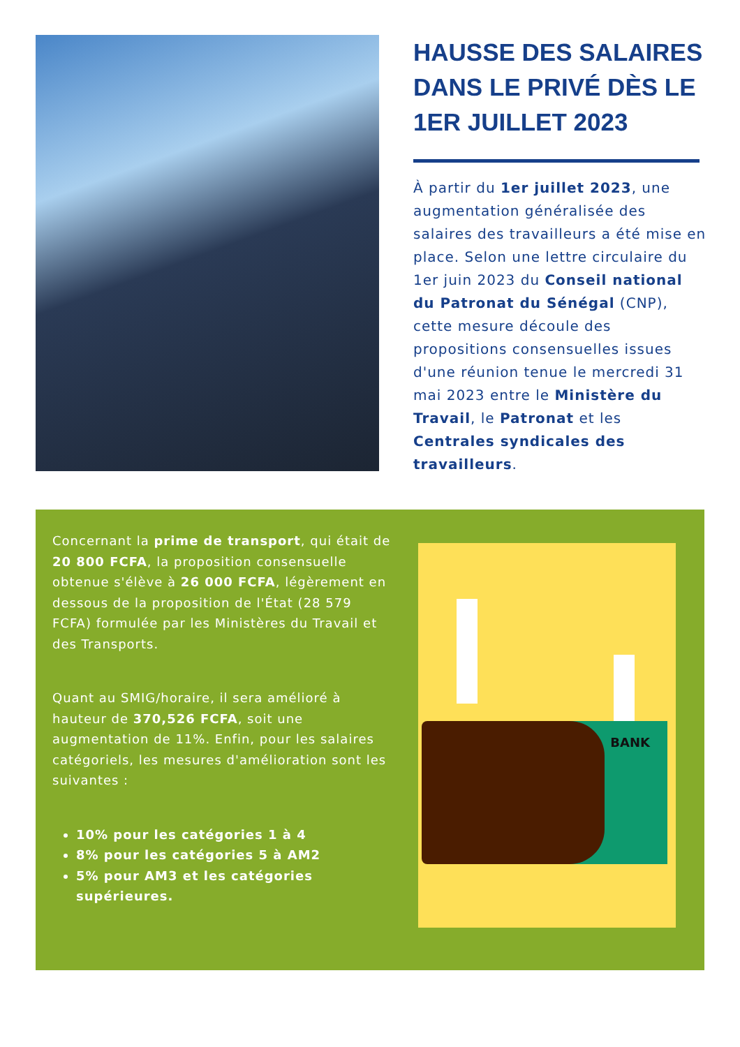HAUSSE DES SALAIRES DANS LE PRIVÉ DÈS LE 1ER JUILLET 2023
À partir du 1er juillet 2023, une augmentation généralisée des salaires des travailleurs a été mise en place. Selon une lettre circulaire du 1er juin 2023 du Conseil national du Patronat du Sénégal (CNP), cette mesure découle des propositions consensuelles issues d'une réunion tenue le mercredi 31 mai 2023 entre le Ministère du Travail, le Patronat et les Centrales syndicales des travailleurs.
Concernant la prime de transport, qui était de 20 800 FCFA, la proposition consensuelle obtenue s'élève à 26 000 FCFA, légèrement en dessous de la proposition de l'État (28 579 FCFA) formulée par les Ministères du Travail et des Transports.
Quant au SMIG/horaire, il sera amélioré à hauteur de 370,526 FCFA, soit une augmentation de 11%. Enfin, pour les salaires catégoriels, les mesures d'amélioration sont les suivantes :
10% pour les catégories 1 à 4
8% pour les catégories 5 à AM2
5% pour AM3 et les catégories supérieures.
BANK